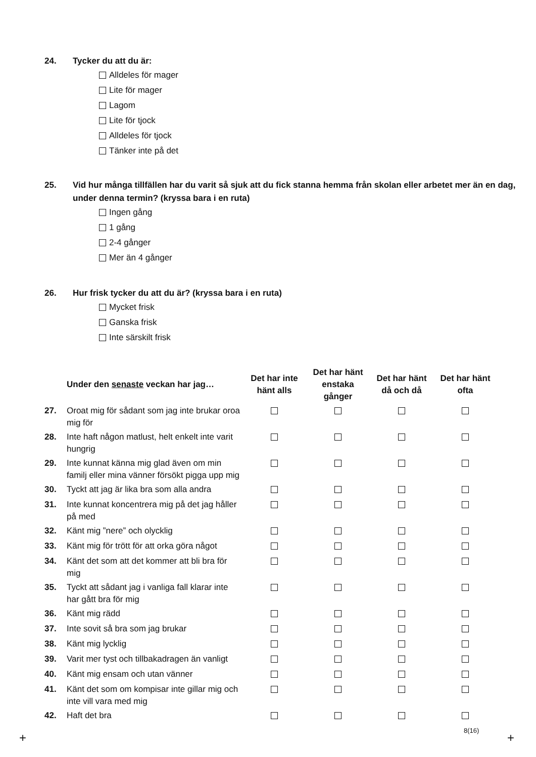24. Tycker du att du är:
Alldeles för mager
Lite för mager
Lagom
Lite för tjock
Alldeles för tjock
Tänker inte på det
25. Vid hur många tillfällen har du varit så sjuk att du fick stanna hemma från skolan eller arbetet mer än en dag, under denna termin? (kryssa bara i en ruta)
Ingen gång
1 gång
2-4 gånger
Mer än 4 gånger
26. Hur frisk tycker du att du är? (kryssa bara i en ruta)
Mycket frisk
Ganska frisk
Inte särskilt frisk
| | Under den senaste veckan har jag… | Det har inte hänt alls | Det har hänt enstaka gånger | Det har hänt då och då | Det har hänt ofta |
| --- | --- | --- | --- | --- | --- |
| 27. | Oroat mig för sådant som jag inte brukar oroa mig för | | | | |
| 28. | Inte haft någon matlust, helt enkelt inte varit hungrig | | | | |
| 29. | Inte kunnat känna mig glad även om min familj eller mina vänner försökt pigga upp mig | | | | |
| 30. | Tyckt att jag är lika bra som alla andra | | | | |
| 31. | Inte kunnat koncentrera mig på det jag håller på med | | | | |
| 32. | Känt mig ”nere” och olycklig | | | | |
| 33. | Känt mig för trött för att orka göra något | | | | |
| 34. | Känt det som att det kommer att bli bra för mig | | | | |
| 35. | Tyckt att sådant jag i vanliga fall klarar inte har gått bra för mig | | | | |
| 36. | Känt mig rädd | | | | |
| 37. | Inte sovit så bra som jag brukar | | | | |
| 38. | Känt mig lycklig | | | | |
| 39. | Varit mer tyst och tillbakadragen än vanligt | | | | |
| 40. | Känt mig ensam och utan vänner | | | | |
| 41. | Känt det som om kompisar inte gillar mig och inte vill vara med mig | | | | |
| 42. | Haft det bra | | | | |
8(16)
+ +